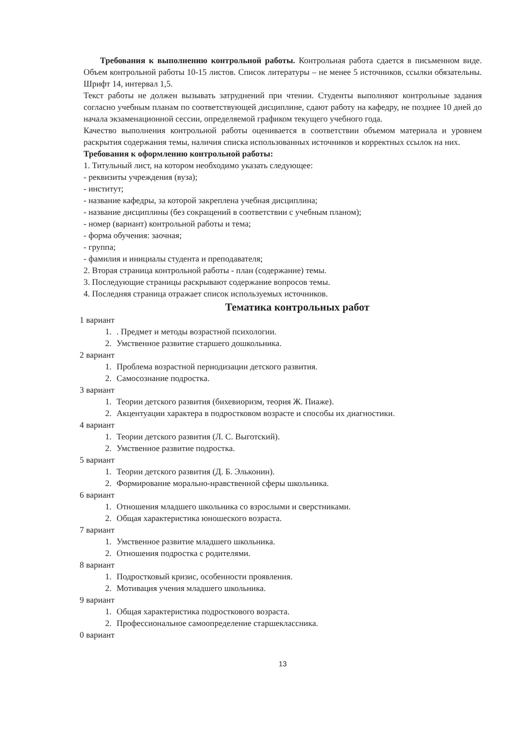Требования к выполнению контрольной работы. Контрольная работа сдается в письменном виде. Объем контрольной работы 10-15 листов. Список литературы – не менее 5 источников, ссылки обязательны. Шрифт 14, интервал 1,5.
Текст работы не должен вызывать затруднений при чтении. Студенты выполняют контрольные задания согласно учебным планам по соответствующей дисциплине, сдают работу на кафедру, не позднее 10 дней до начала экзаменационной сессии, определяемой графиком текущего учебного года.
Качество выполнения контрольной работы оценивается в соответствии объемом материала и уровнем раскрытия содержания темы, наличия списка использованных источников и корректных ссылок на них.
Требования к оформлению контрольной работы:
1. Титульный лист, на котором необходимо указать следующее:
- реквизиты учреждения (вуза);
- институт;
- название кафедры, за которой закреплена учебная дисциплина;
- название дисциплины (без сокращений в соответствии с учебным планом);
- номер (вариант) контрольной работы и тема;
- форма обучения: заочная;
- группа;
- фамилия и инициалы студента и преподавателя;
2. Вторая страница контрольной работы - план (содержание) темы.
3. Последующие страницы раскрывают содержание вопросов темы.
4. Последняя страница отражает список используемых источников.
Тематика контрольных работ
1 вариант
1. . Предмет и методы возрастной психологии.
2. Умственное развитие старшего дошкольника.
2 вариант
1. Проблема возрастной периодизации детского развития.
2. Самосознание подростка.
3 вариант
1. Теории детского развития (бихевиоризм, теория Ж. Пиаже).
2. Акцентуации характера в подростковом возрасте и способы их диагностики.
4 вариант
1. Теории детского развития (Л. С. Выготский).
2. Умственное развитие подростка.
5 вариант
1. Теории детского развития (Д. Б. Эльконин).
2. Формирование морально-нравственной сферы школьника.
6 вариант
1. Отношения младшего школьника со взрослыми и сверстниками.
2. Общая характеристика юношеского возраста.
7 вариант
1. Умственное развитие младшего школьника.
2. Отношения подростка с родителями.
8 вариант
1. Подростковый кризис, особенности проявления.
2. Мотивация учения младшего школьника.
9 вариант
1. Общая характеристика подросткового возраста.
2. Профессиональное самоопределение старшеклассника.
0 вариант
13